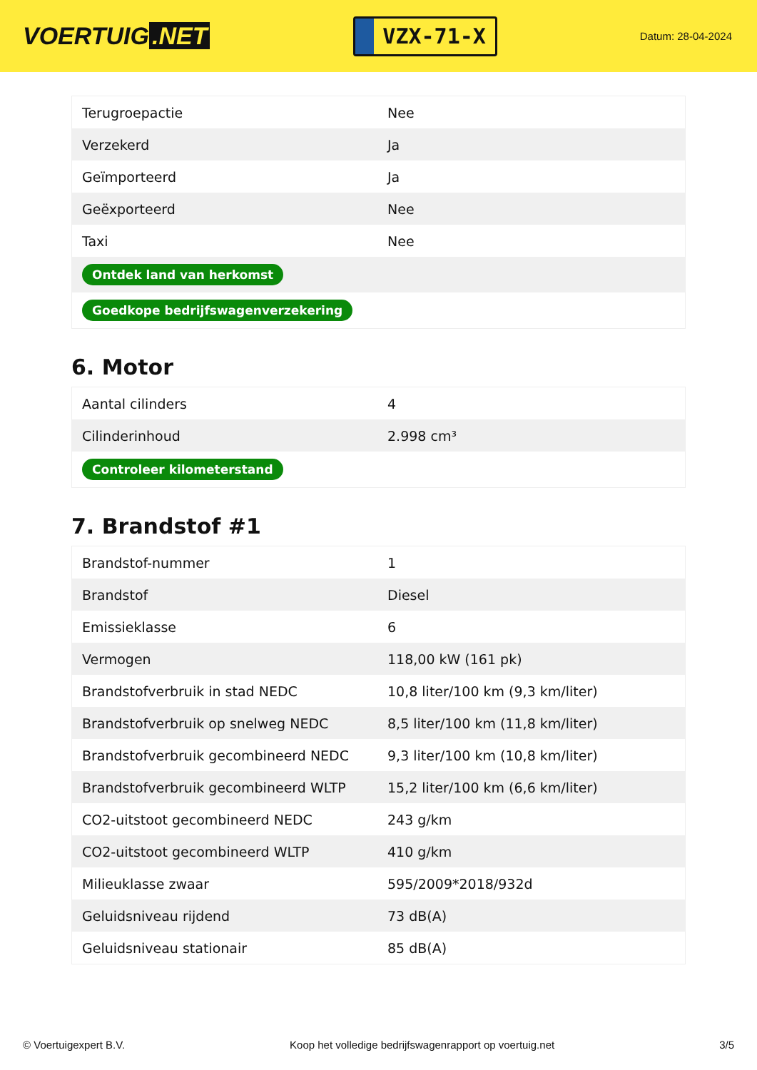VOERTUIG.NET
VZX-71-X
Datum: 28-04-2024
| Terugroepactie | Nee |
| Verzekerd | Ja |
| Geïmporteerd | Ja |
| Geëxporteerd | Nee |
| Taxi | Nee |
| Ontdek land van herkomst | |
| Goedkope bedrijfswagenverzekering | |
6. Motor
| Aantal cilinders | 4 |
| Cilinderinhoud | 2.998 cm³ |
| Controleer kilometerstand | |
7. Brandstof #1
| Brandstof-nummer | 1 |
| Brandstof | Diesel |
| Emissieklasse | 6 |
| Vermogen | 118,00 kW (161 pk) |
| Brandstofverbruik in stad NEDC | 10,8 liter/100 km (9,3 km/liter) |
| Brandstofverbruik op snelweg NEDC | 8,5 liter/100 km (11,8 km/liter) |
| Brandstofverbruik gecombineerd NEDC | 9,3 liter/100 km (10,8 km/liter) |
| Brandstofverbruik gecombineerd WLTP | 15,2 liter/100 km (6,6 km/liter) |
| CO2-uitstoot gecombineerd NEDC | 243 g/km |
| CO2-uitstoot gecombineerd WLTP | 410 g/km |
| Milieuklasse zwaar | 595/2009*2018/932d |
| Geluidsniveau rijdend | 73 dB(A) |
| Geluidsniveau stationair | 85 dB(A) |
© Voertuigexpert B.V. Koop het volledige bedrijfswagenrapport op voertuig.net 3/5